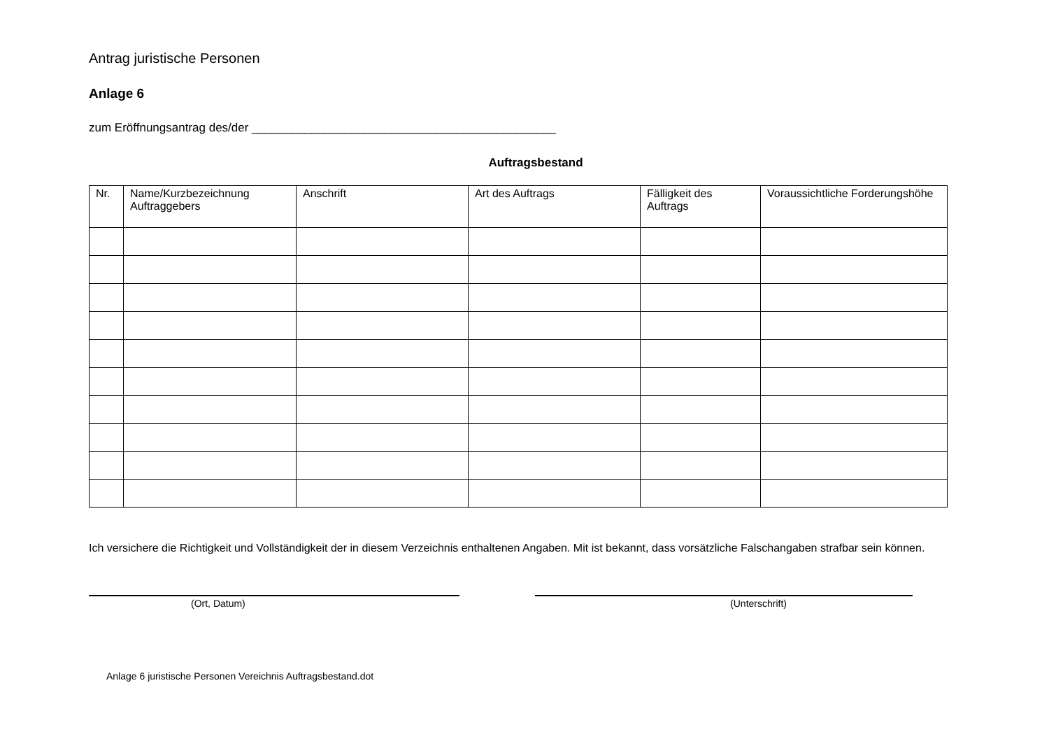Antrag juristische Personen
Anlage 6
zum Eröffnungsantrag des/der ______________________________________________
Auftragsbestand
| Nr. | Name/Kurzbezeichnung Auftraggebers | Anschrift | Art des Auftrags | Fälligkeit des Auftrags | Voraussichtliche Forderungshöhe |
| --- | --- | --- | --- | --- | --- |
Ich versichere die Richtigkeit und Vollständigkeit der in diesem Verzeichnis enthaltenen Angaben. Mit ist bekannt, dass vorsätzliche Falschangaben strafbar sein können.
(Ort, Datum) (Unterschrift)
Anlage 6 juristische Personen Vereichnis Auftragsbestand.dot